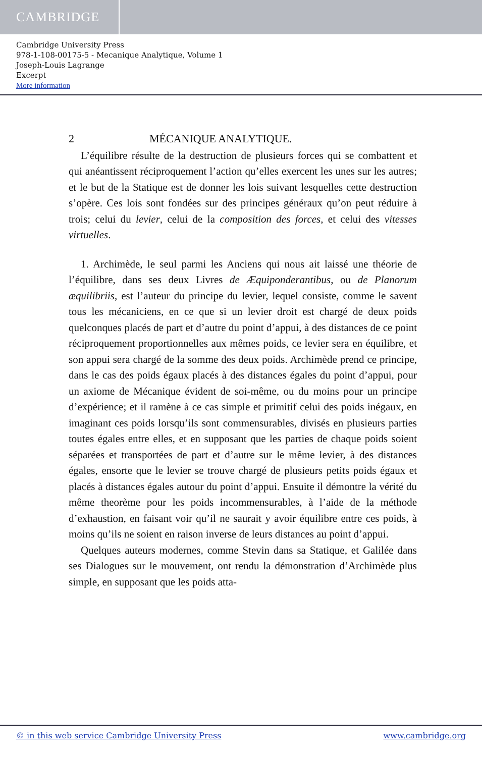CAMBRIDGE
Cambridge University Press
978-1-108-00175-5 - Mecanique Analytique, Volume 1
Joseph-Louis Lagrange
Excerpt
More information
2 MÉCANIQUE ANALYTIQUE.
L’équilibre résulte de la destruction de plusieurs forces qui se combattent et qui anéantissent réciproquement l’action qu’elles exercent les unes sur les autres; et le but de la Statique est de donner les lois suivant lesquelles cette destruction s’opère. Ces lois sont fondées sur des principes généraux qu’on peut réduire à trois; celui du levier, celui de la composition des forces, et celui des vitesses virtuelles.
1. Archimède, le seul parmi les Anciens qui nous ait laissé une théorie de l’équilibre, dans ses deux Livres de Æquiponderantibus, ou de Planorum æquilibriis, est l’auteur du principe du levier, lequel consiste, comme le savent tous les mécaniciens, en ce que si un levier droit est chargé de deux poids quelconques placés de part et d’autre du point d’appui, à des distances de ce point réciproquement proportionnelles aux mêmes poids, ce levier sera en équilibre, et son appui sera chargé de la somme des deux poids. Archimède prend ce principe, dans le cas des poids égaux placés à des distances égales du point d’appui, pour un axiome de Mécanique évident de soi-même, ou du moins pour un principe d’expérience; et il ramène à ce cas simple et primitif celui des poids inégaux, en imaginant ces poids lorsqu’ils sont commensurables, divisés en plusieurs parties toutes égales entre elles, et en supposant que les parties de chaque poids soient séparées et transportées de part et d’autre sur le même levier, à des distances égales, ensorte que le levier se trouve chargé de plusieurs petits poids égaux et placés à distances égales autour du point d’appui. Ensuite il démontre la vérité du même theorème pour les poids incommensurables, à l’aide de la méthode d’exhaustion, en faisant voir qu’il ne saurait y avoir équilibre entre ces poids, à moins qu’ils ne soient en raison inverse de leurs distances au point d’appui.
Quelques auteurs modernes, comme Stevin dans sa Statique, et Galilée dans ses Dialogues sur le mouvement, ont rendu la démonstration d’Archimède plus simple, en supposant que les poids atta-
© in this web service Cambridge University Press www.cambridge.org